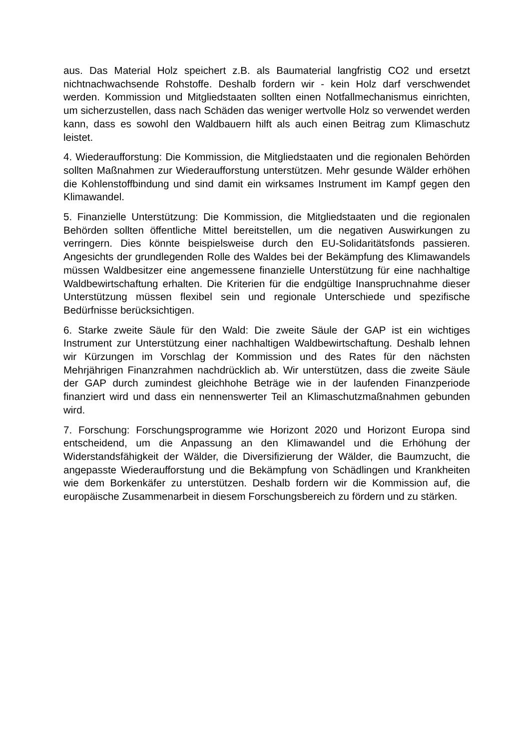aus. Das Material Holz speichert z.B. als Baumaterial langfristig CO2 und ersetzt nichtnachwachsende Rohstoffe. Deshalb fordern wir - kein Holz darf verschwendet werden. Kommission und Mitgliedstaaten sollten einen Notfallmechanismus einrichten, um sicherzustellen, dass nach Schäden das weniger wertvolle Holz so verwendet werden kann, dass es sowohl den Waldbauern hilft als auch einen Beitrag zum Klimaschutz leistet.
4. Wiederaufforstung: Die Kommission, die Mitgliedstaaten und die regionalen Behörden sollten Maßnahmen zur Wiederaufforstung unterstützen. Mehr gesunde Wälder erhöhen die Kohlenstoffbindung und sind damit ein wirksames Instrument im Kampf gegen den Klimawandel.
5. Finanzielle Unterstützung: Die Kommission, die Mitgliedstaaten und die regionalen Behörden sollten öffentliche Mittel bereitstellen, um die negativen Auswirkungen zu verringern. Dies könnte beispielsweise durch den EU-Solidaritätsfonds passieren. Angesichts der grundlegenden Rolle des Waldes bei der Bekämpfung des Klimawandels müssen Waldbesitzer eine angemessene finanzielle Unterstützung für eine nachhaltige Waldbewirtschaftung erhalten. Die Kriterien für die endgültige Inanspruchnahme dieser Unterstützung müssen flexibel sein und regionale Unterschiede und spezifische Bedürfnisse berücksichtigen.
6. Starke zweite Säule für den Wald: Die zweite Säule der GAP ist ein wichtiges Instrument zur Unterstützung einer nachhaltigen Waldbewirtschaftung. Deshalb lehnen wir Kürzungen im Vorschlag der Kommission und des Rates für den nächsten Mehrjährigen Finanzrahmen nachdrücklich ab. Wir unterstützen, dass die zweite Säule der GAP durch zumindest gleichhohe Beträge wie in der laufenden Finanzperiode finanziert wird und dass ein nennenswerter Teil an Klimaschutzmaßnahmen gebunden wird.
7. Forschung: Forschungsprogramme wie Horizont 2020 und Horizont Europa sind entscheidend, um die Anpassung an den Klimawandel und die Erhöhung der Widerstandsfähigkeit der Wälder, die Diversifizierung der Wälder, die Baumzucht, die angepasste Wiederaufforstung und die Bekämpfung von Schädlingen und Krankheiten wie dem Borkenkäfer zu unterstützen. Deshalb fordern wir die Kommission auf, die europäische Zusammenarbeit in diesem Forschungsbereich zu fördern und zu stärken.